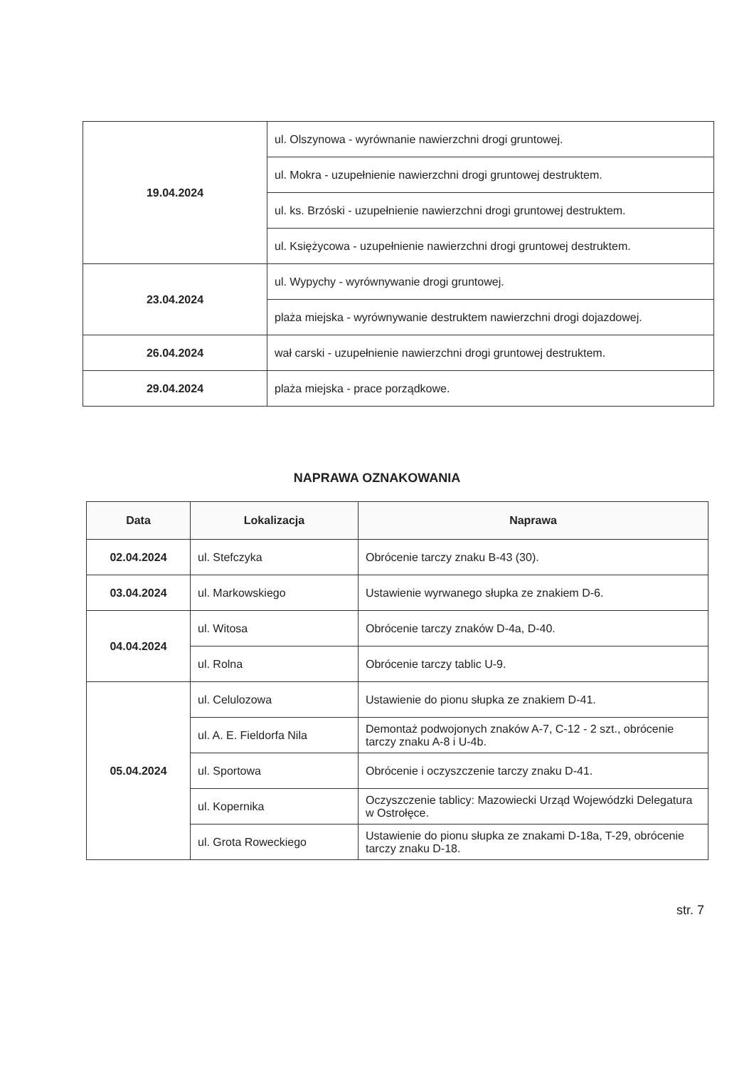| 19.04.2024 | ul. Olszynowa - wyrównanie nawierzchni drogi gruntowej. |
| | ul. Mokra - uzupełnienie nawierzchni drogi gruntowej destruktem. |
| | ul. ks. Brzóski - uzupełnienie nawierzchni drogi gruntowej destruktem. |
| | ul. Księżycowa - uzupełnienie nawierzchni drogi gruntowej destruktem. |
| 23.04.2024 | ul. Wypychy - wyrównywanie drogi gruntowej. |
| | plaża miejska - wyrównywanie destruktem nawierzchni drogi dojazdowej. |
| 26.04.2024 | wał carski - uzupełnienie nawierzchni drogi gruntowej destruktem. |
| 29.04.2024 | plaża miejska - prace porządkowe. |
NAPRAWA OZNAKOWANIA
| Data | Lokalizacja | Naprawa |
| --- | --- | --- |
| 02.04.2024 | ul. Stefczyka | Obrócenie tarczy znaku B-43 (30). |
| 03.04.2024 | ul. Markowskiego | Ustawienie wyrwanego słupka ze znakiem D-6. |
| 04.04.2024 | ul. Witosa | Obrócenie tarczy znaków D-4a, D-40. |
| | ul. Rolna | Obrócenie tarczy tablic U-9. |
| 05.04.2024 | ul. Celulozowa | Ustawienie do pionu słupka ze znakiem D-41. |
| | ul. A. E. Fieldorfa Nila | Demontaż podwojonych znaków A-7, C-12 - 2 szt., obrócenie tarczy znaku A-8 i U-4b. |
| | ul. Sportowa | Obrócenie i oczyszczenie tarczy znaku D-41. |
| | ul. Kopernika | Oczyszczenie tablicy: Mazowiecki Urząd Wojewódzki Delegatura w Ostrołęce. |
| | ul. Grota Roweckiego | Ustawienie do pionu słupka ze znakami D-18a, T-29, obrócenie tarczy znaku D-18. |
str. 7